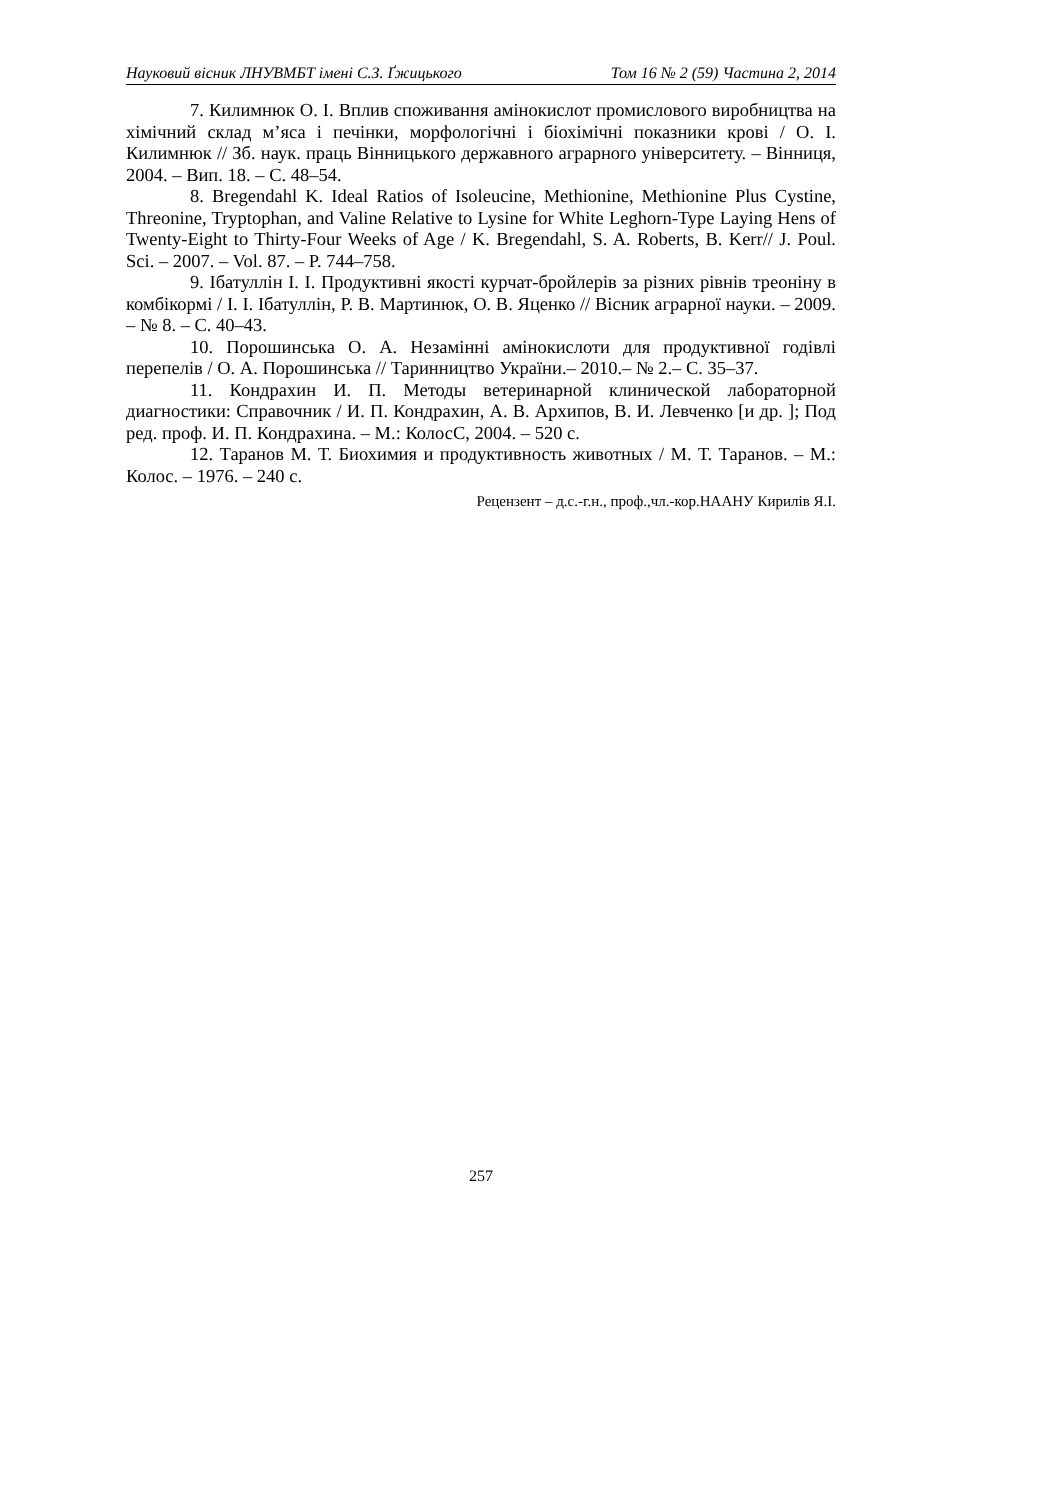Науковий вісник ЛНУВМБТ імені С.З. Ґжицького Том 16 № 2 (59) Частина 2, 2014
7. Килимнюк О. І. Вплив споживання амінокислот промислового виробництва на хімічний склад м’яса і печінки, морфологічні і біохімічні показники крові / О. І. Килимнюк // Зб. наук. праць Вінницького державного аграрного університету. – Вінниця, 2004. – Вип. 18. – С. 48–54.
8. Bregendahl K. Ideal Ratios of Isoleucine, Methionine, Methionine Plus Cystine, Threonine, Tryptophan, and Valine Relative to Lysine for White Leghorn-Type Laying Hens of Twenty-Eight to Thirty-Four Weeks of Age / K. Bregendahl, S. A. Roberts, B. Kerr// J. Poul. Sci. – 2007. – Vol. 87. – P. 744–758.
9. Ібатуллін І. І. Продуктивні якості курчат-бройлерів за різних рівнів треоніну в комбікормі / І. І. Ібатуллін, Р. В. Мартинюк, О. В. Яценко // Вісник аграрної науки. – 2009. – № 8. – С. 40–43.
10. Порошинська О. А. Незамінні амінокислоти для продуктивної годівлі перепелів / О. А. Порошинська // Таринництво України.– 2010.– № 2.– С. 35–37.
11. Кондрахин И. П. Методы ветеринарной клинической лабораторной диагностики: Справочник / И. П. Кондрахин, А. В. Архипов, В. И. Левченко [и др. ]; Под ред. проф. И. П. Кондрахина. – М.: КолосС, 2004. – 520 с.
12. Таранов М. Т. Биохимия и продуктивность животных / М. Т. Таранов. – М.: Колос. – 1976. – 240 с.
Рецензент – д.с.-г.н., проф.,чл.-кор.НААНУ Кирилів Я.І.
257